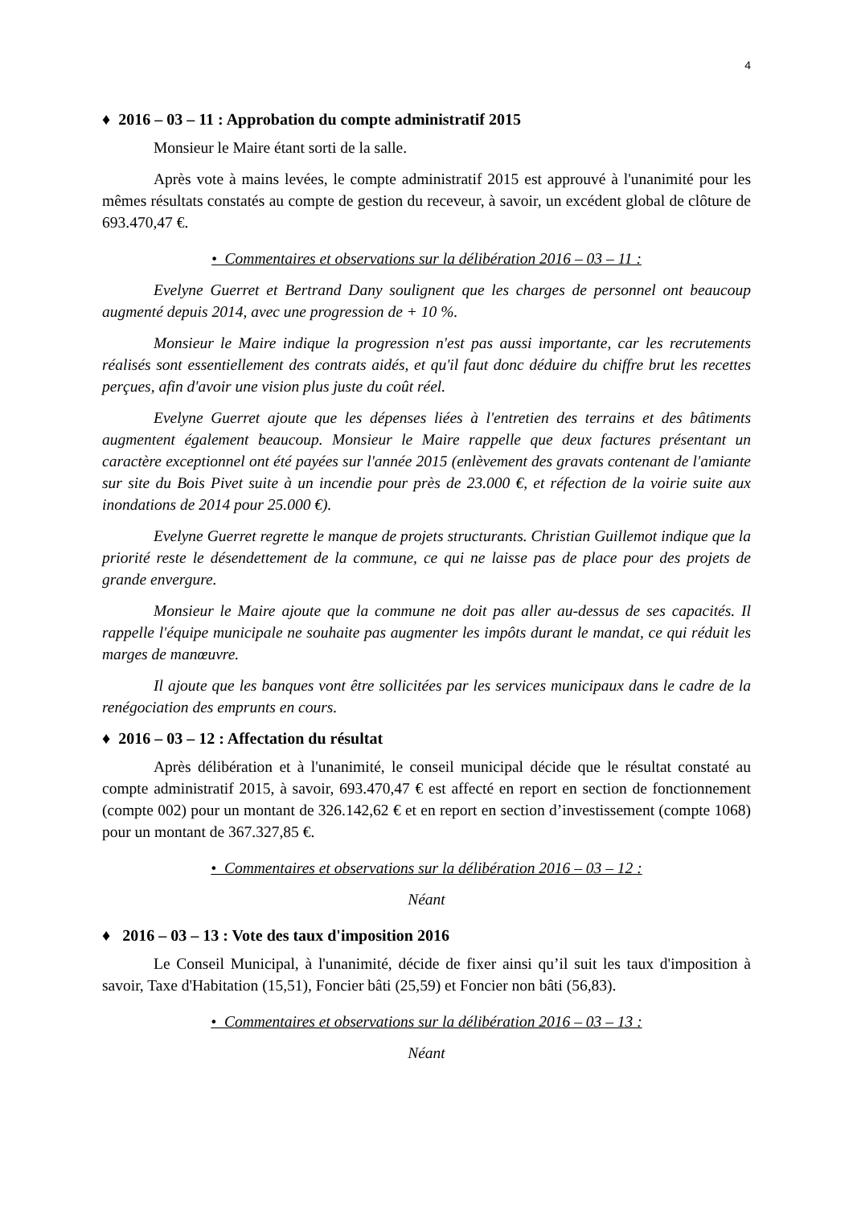4
♦ 2016 – 03 – 11 : Approbation du compte administratif 2015
Monsieur le Maire étant sorti de la salle.
Après vote à mains levées, le compte administratif 2015 est approuvé à l'unanimité pour les mêmes résultats constatés au compte de gestion du receveur, à savoir, un excédent global de clôture de 693.470,47 €.
• Commentaires et observations sur la délibération 2016 – 03 – 11 :
Evelyne Guerret et Bertrand Dany soulignent que les charges de personnel ont beaucoup augmenté depuis 2014, avec une progression de + 10 %.
Monsieur le Maire indique la progression n'est pas aussi importante, car les recrutements réalisés sont essentiellement des contrats aidés, et qu'il faut donc déduire du chiffre brut les recettes perçues, afin d'avoir une vision plus juste du coût réel.
Evelyne Guerret ajoute que les dépenses liées à l'entretien des terrains et des bâtiments augmentent également beaucoup. Monsieur le Maire rappelle que deux factures présentant un caractère exceptionnel ont été payées sur l'année 2015 (enlèvement des gravats contenant de l'amiante sur site du Bois Pivet suite à un incendie pour près de 23.000 €, et réfection de la voirie suite aux inondations de 2014 pour 25.000 €).
Evelyne Guerret regrette le manque de projets structurants. Christian Guillemot indique que la priorité reste le désendettement de la commune, ce qui ne laisse pas de place pour des projets de grande envergure.
Monsieur le Maire ajoute que la commune ne doit pas aller au-dessus de ses capacités. Il rappelle l'équipe municipale ne souhaite pas augmenter les impôts durant le mandat, ce qui réduit les marges de manœuvre.
Il ajoute que les banques vont être sollicitées par les services municipaux dans le cadre de la renégociation des emprunts en cours.
♦ 2016 – 03 – 12 : Affectation du résultat
Après délibération et à l'unanimité, le conseil municipal décide que le résultat constaté au compte administratif 2015, à savoir, 693.470,47 € est affecté en report en section de fonctionnement (compte 002) pour un montant de 326.142,62 € et en report en section d’investissement (compte 1068) pour un montant de 367.327,85 €.
• Commentaires et observations sur la délibération 2016 – 03 – 12 :
Néant
♦ 2016 – 03 – 13 : Vote des taux d'imposition 2016
Le Conseil Municipal, à l'unanimité, décide de fixer ainsi qu’il suit les taux d'imposition à savoir, Taxe d'Habitation (15,51), Foncier bâti (25,59) et Foncier non bâti (56,83).
• Commentaires et observations sur la délibération 2016 – 03 – 13 :
Néant